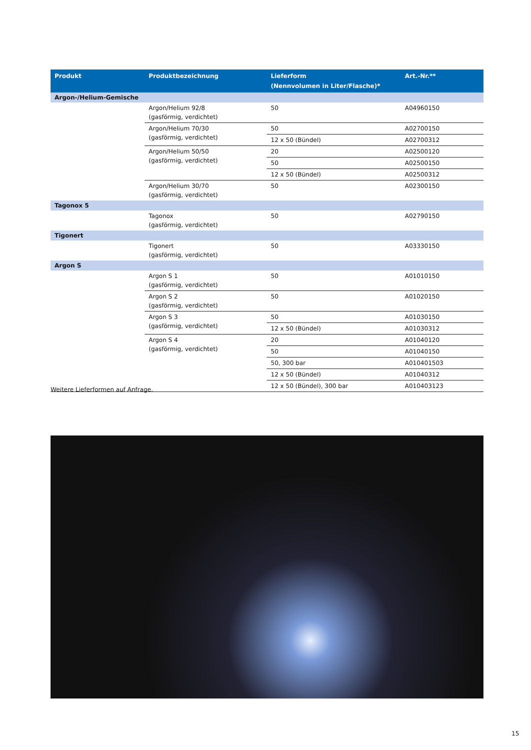| Produkt | Produktbezeichnung | Lieferform (Nennvolumen in Liter/Flasche)* | Art.-Nr.** |
| --- | --- | --- | --- |
| Argon-/Helium-Gemische | | | |
| | Argon/Helium 92/8 (gasförmig, verdichtet) | 50 | A04960150 |
| | Argon/Helium 70/30 (gasförmig, verdichtet) | 50 | A02700150 |
| | | 12 x 50 (Bündel) | A02700312 |
| | Argon/Helium 50/50 (gasförmig, verdichtet) | 20 | A02500120 |
| | | 50 | A02500150 |
| | | 12 x 50 (Bündel) | A02500312 |
| | Argon/Helium 30/70 (gasförmig, verdichtet) | 50 | A02300150 |
| Tagonox 5 | | | |
| | Tagonox (gasförmig, verdichtet) | 50 | A02790150 |
| Tigonert | | | |
| | Tigonert (gasförmig, verdichtet) | 50 | A03330150 |
| Argon S | | | |
| | Argon S 1 (gasförmig, verdichtet) | 50 | A01010150 |
| | Argon S 2 (gasförmig, verdichtet) | 50 | A01020150 |
| | Argon S 3 (gasförmig, verdichtet) | 50 | A01030150 |
| | | 12 x 50 (Bündel) | A01030312 |
| | Argon S 4 (gasförmig, verdichtet) | 20 | A01040120 |
| | | 50 | A01040150 |
| | | 50, 300 bar | A010401503 |
| | | 12 x 50 (Bündel) | A01040312 |
| | | 12 x 50 (Bündel), 300 bar | A010403123 |
Weitere Lieferformen auf Anfrage.
15